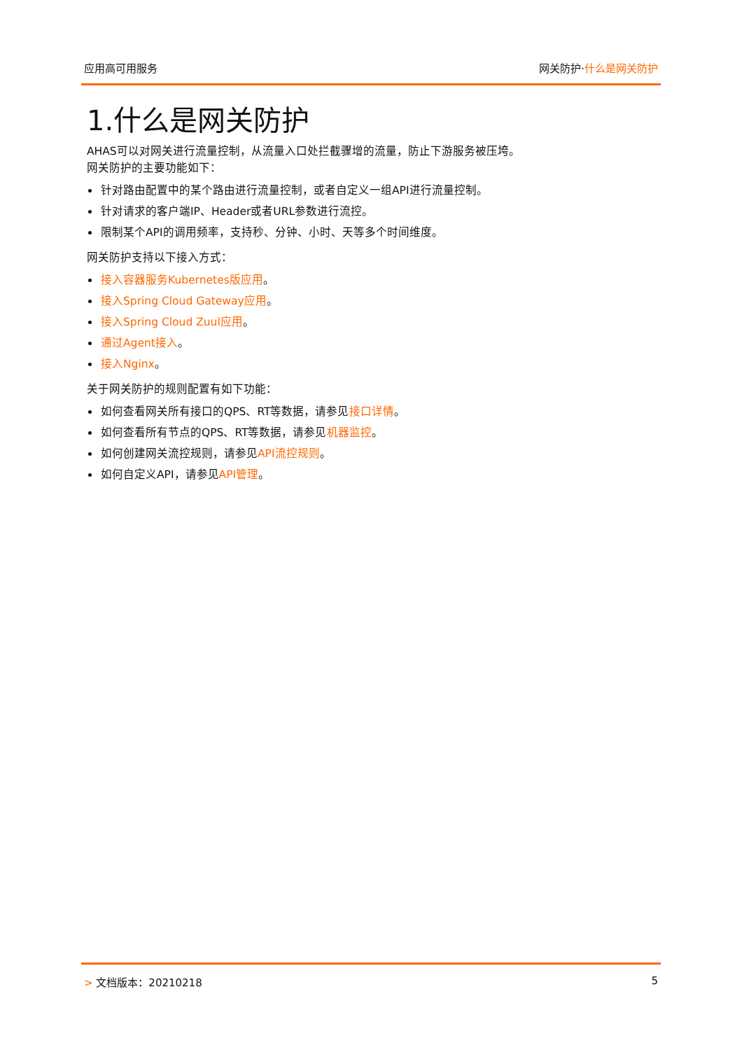应用高可用服务 网关防护·什么是网关防护
1.什么是网关防护
AHAS可以对网关进行流量控制，从流量入口处拦截骤增的流量，防止下游服务被压垮。
网关防护的主要功能如下：
针对路由配置中的某个路由进行流量控制，或者自定义一组API进行流量控制。
针对请求的客户端IP、Header或者URL参数进行流控。
限制某个API的调用频率，支持秒、分钟、小时、天等多个时间维度。
网关防护支持以下接入方式：
接入容器服务Kubernetes版应用。
接入Spring Cloud Gateway应用。
接入Spring Cloud Zuul应用。
通过Agent接入。
接入Nginx。
关于网关防护的规则配置有如下功能：
如何查看网关所有接口的QPS、RT等数据，请参见接口详情。
如何查看所有节点的QPS、RT等数据，请参见机器监控。
如何创建网关流控规则，请参见API流控规则。
如何自定义API，请参见API管理。
> 文档版本：20210218 5